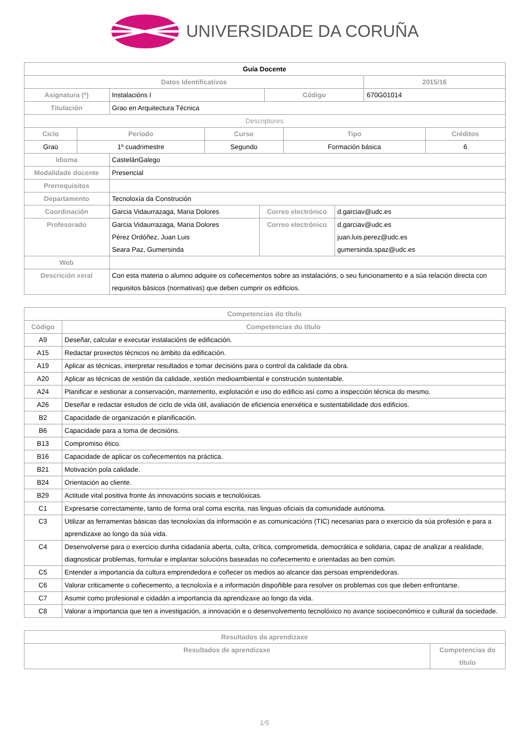UNIVERSIDADE DA CORUÑA
| Guía Docente | | | | |
| Datos Identificativos | | | | 2015/16 |
| Asignatura (*) | Instalacións I | Código | 670G01014 | |
| Titulación | Grao en Arquitectura Técnica | | | |
| Descriptores | | | | |
| Ciclo | Período | Curso | Tipo | Créditos |
| --- | --- | --- | --- | --- |
| Grao | 1º cuadrimestre | Segundo | Formación básica | 6 |
| Idioma | CastelánGalego | | |
| Modalidade docente | Presencial | | |
| Prerrequisitos | | | |
| Departamento | Tecnoloxía da Construción | | |
| Coordinación | Garcia Vidaurrazaga, Maria Dolores | Correo electrónico | d.garciav@udc.es |
| Profesorado | Garcia Vidaurrazaga, Maria Dolores Pérez Ordóñez, Juan Luis Seara Paz, Gumersinda | Correo electrónico | d.garciav@udc.es juan.luis.perez@udc.es gumersinda.spaz@udc.es |
| Web | | | |
| Descrición xeral | Con esta materia o alumno adquire os coñecementos sobre as instalacións, o seu funcionamento e a súa relación directa con requisitos básicos (normativas) que deben cumprir os edificios. | | |
| Competencias do título | |
| --- | --- |
| Código | Competencias do título |
| A9 | Deseñar, calcular e executar instalacións de edificación. |
| A15 | Redactar proxectos técnicos no ámbito da edificación. |
| A19 | Aplicar as técnicas, interpretar resultados e tomar decisións para o control da calidade da obra. |
| A20 | Aplicar as técnicas de xestión da calidade, xestión medioambiental e construción sustentable. |
| A24 | Planificar e xestionar a conservación, mantemento, explotación e uso do edificio así como a inspección técnica do mesmo. |
| A26 | Deseñar e redactar estudos de ciclo de vida útil, avaliación de eficiencia enerxética e sustentabilidade dos edificios. |
| B2 | Capacidade de organización e planificación. |
| B6 | Capacidade para a toma de decisións. |
| B13 | Compromiso ético. |
| B16 | Capacidade de aplicar os coñecementos na práctica. |
| B21 | Motivación pola calidade. |
| B24 | Orientación ao cliente. |
| B29 | Actitude vital positiva fronte ás innovacións sociais e tecnolóxicas. |
| C1 | Expresarse correctamente, tanto de forma oral coma escrita, nas linguas oficiais da comunidade autónoma. |
| C3 | Utilizar as ferramentas básicas das tecnoloxías da información e as comunicacións (TIC) necesarias para o exercicio da súa profesión e para a aprendizaxe ao longo da súa vida. |
| C4 | Desenvolverse para o exercicio dunha cidadanía aberta, culta, crítica, comprometida, democrática e solidaria, capaz de analizar a realidade, diagnosticar problemas, formular e implantar solucións baseadas no coñecemento e orientadas ao ben común. |
| C5 | Entender a importancia da cultura emprendedora e coñecer os medios ao alcance das persoas emprendedoras. |
| C6 | Valorar criticamente o coñecemento, a tecnoloxía e a información dispoñible para resolver os problemas cos que deben enfrontarse. |
| C7 | Asumir como profesional e cidadán a importancia da aprendizaxe ao longo da vida. |
| C8 | Valorar a importancia que ten a investigación, a innovación e o desenvolvemento tecnolóxico no avance socioeconómico e cultural da sociedade. |
| Resultados da aprendizaxe | |
| --- | --- |
| Resultados de aprendizaxe | Competencias do título |
1/5